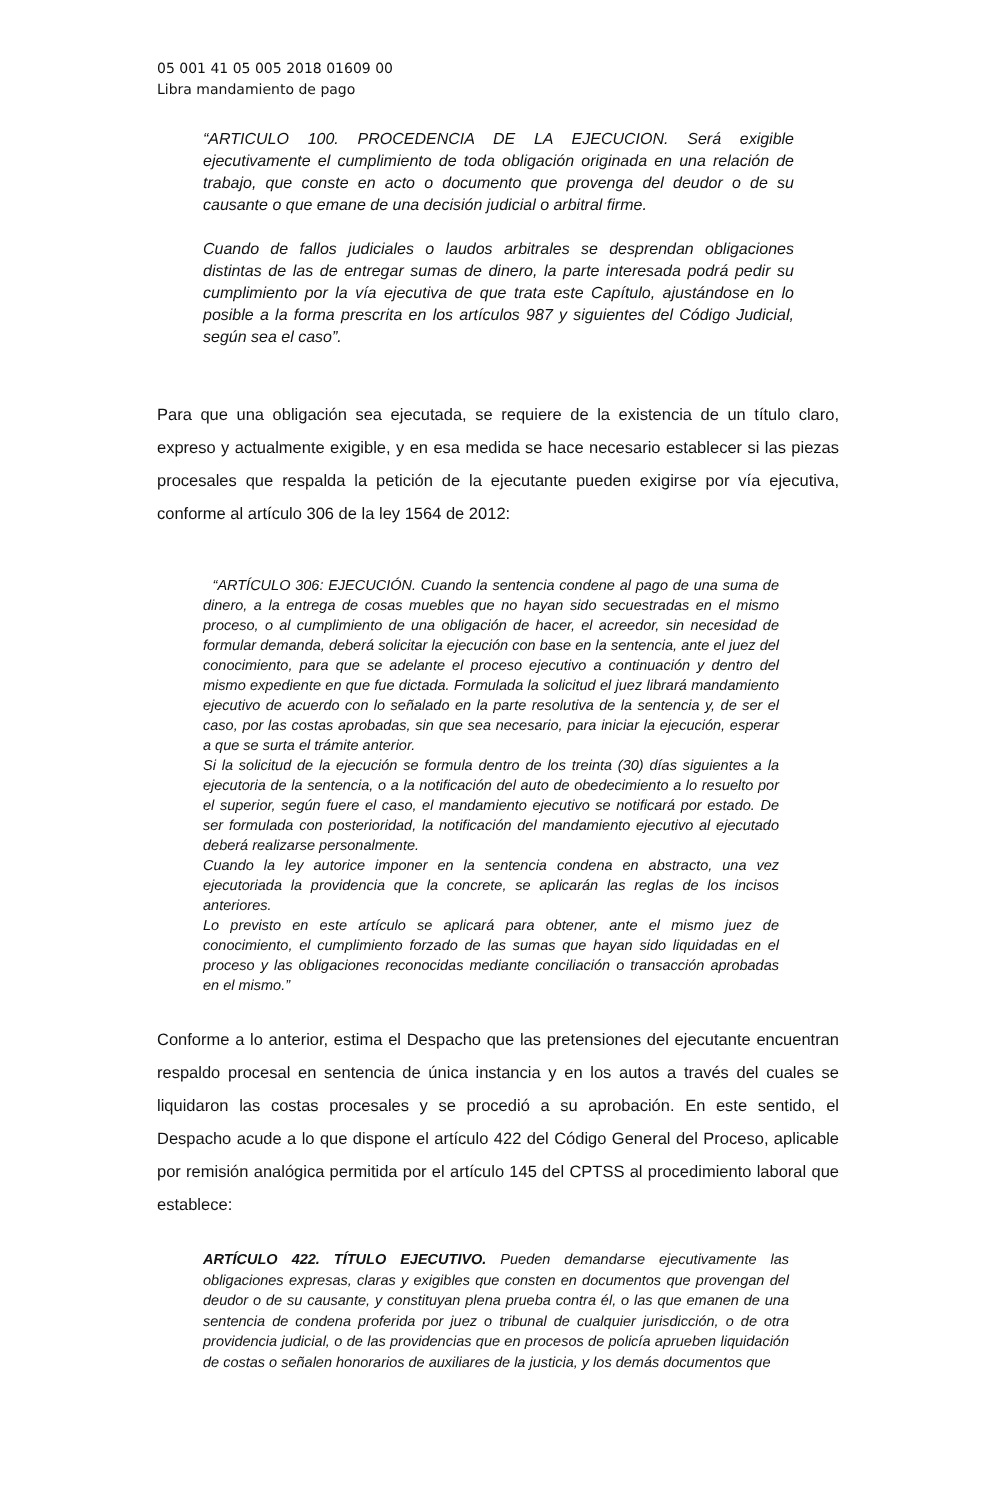05 001 41 05 005 2018 01609 00
Libra mandamiento de pago
“ARTICULO 100. PROCEDENCIA DE LA EJECUCION. Será exigible ejecutivamente el cumplimiento de toda obligación originada en una relación de trabajo, que conste en acto o documento que provenga del deudor o de su causante o que emane de una decisión judicial o arbitral firme.
Cuando de fallos judiciales o laudos arbitrales se desprendan obligaciones distintas de las de entregar sumas de dinero, la parte interesada podrá pedir su cumplimiento por la vía ejecutiva de que trata este Capítulo, ajustándose en lo posible a la forma prescrita en los artículos 987 y siguientes del Código Judicial, según sea el caso”.
Para que una obligación sea ejecutada, se requiere de la existencia de un título claro, expreso y actualmente exigible, y en esa medida se hace necesario establecer si las piezas procesales que respalda la petición de la ejecutante pueden exigirse por vía ejecutiva, conforme al artículo 306 de la ley 1564 de 2012:
“ARTÍCULO 306: EJECUCIÓN. Cuando la sentencia condene al pago de una suma de dinero, a la entrega de cosas muebles que no hayan sido secuestradas en el mismo proceso, o al cumplimiento de una obligación de hacer, el acreedor, sin necesidad de formular demanda, deberá solicitar la ejecución con base en la sentencia, ante el juez del conocimiento, para que se adelante el proceso ejecutivo a continuación y dentro del mismo expediente en que fue dictada. Formulada la solicitud el juez librará mandamiento ejecutivo de acuerdo con lo señalado en la parte resolutiva de la sentencia y, de ser el caso, por las costas aprobadas, sin que sea necesario, para iniciar la ejecución, esperar a que se surta el trámite anterior.
Si la solicitud de la ejecución se formula dentro de los treinta (30) días siguientes a la ejecutoria de la sentencia, o a la notificación del auto de obedecimiento a lo resuelto por el superior, según fuere el caso, el mandamiento ejecutivo se notificará por estado. De ser formulada con posterioridad, la notificación del mandamiento ejecutivo al ejecutado deberá realizarse personalmente.
Cuando la ley autorice imponer en la sentencia condena en abstracto, una vez ejecutoriada la providencia que la concrete, se aplicarán las reglas de los incisos anteriores.
Lo previsto en este artículo se aplicará para obtener, ante el mismo juez de conocimiento, el cumplimiento forzado de las sumas que hayan sido liquidadas en el proceso y las obligaciones reconocidas mediante conciliación o transacción aprobadas en el mismo.”
Conforme a lo anterior, estima el Despacho que las pretensiones del ejecutante encuentran respaldo procesal en sentencia de única instancia y en los autos a través del cuales se liquidaron las costas procesales y se procedió a su aprobación. En este sentido, el Despacho acude a lo que dispone el artículo 422 del Código General del Proceso, aplicable por remisión analógica permitida por el artículo 145 del CPTSS al procedimiento laboral que establece:
ARTÍCULO 422. TÍTULO EJECUTIVO. Pueden demandarse ejecutivamente las obligaciones expresas, claras y exigibles que consten en documentos que provengan del deudor o de su causante, y constituyan plena prueba contra él, o las que emanen de una sentencia de condena proferida por juez o tribunal de cualquier jurisdicción, o de otra providencia judicial, o de las providencias que en procesos de policía aprueben liquidación de costas o señalen honorarios de auxiliares de la justicia, y los demás documentos que